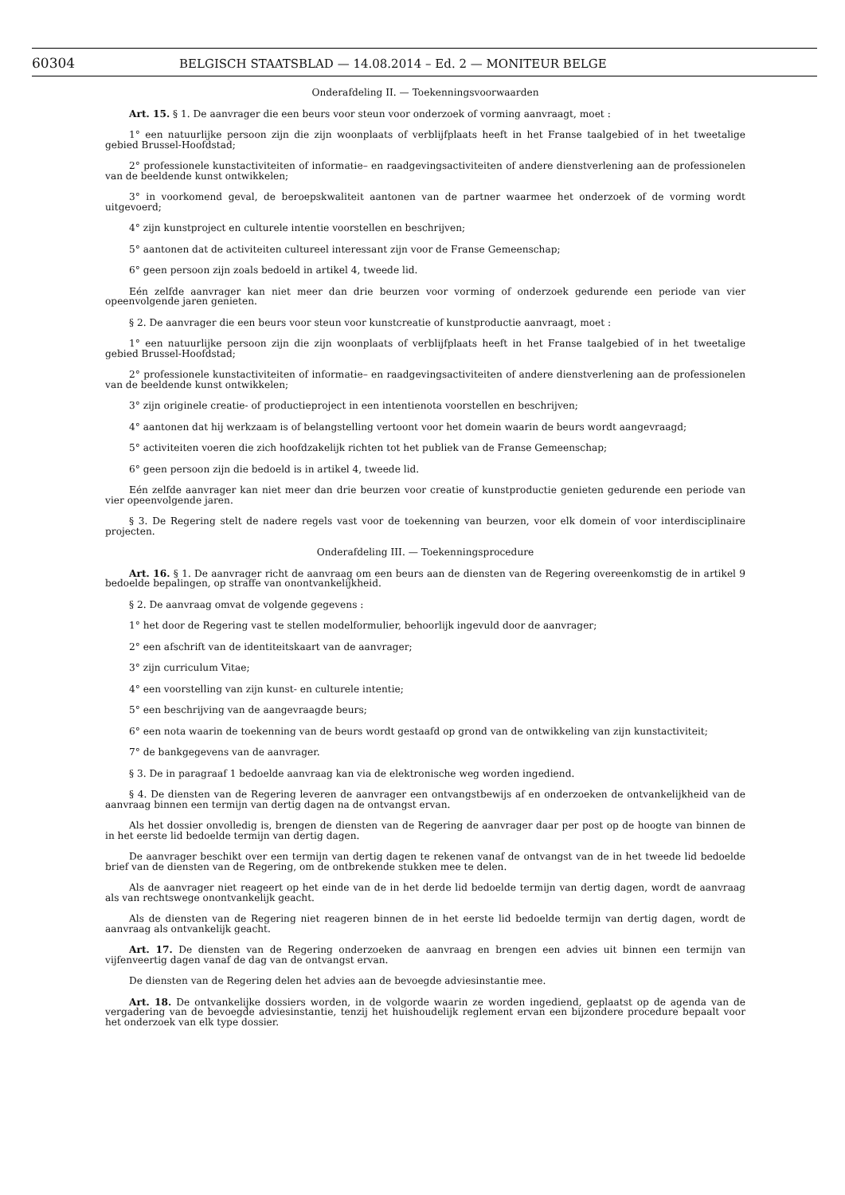60304 BELGISCH STAATSBLAD — 14.08.2014 – Ed. 2 — MONITEUR BELGE
Onderafdeling II. — Toekenningsvoorwaarden
Art. 15. § 1. De aanvrager die een beurs voor steun voor onderzoek of vorming aanvraagt, moet :
1° een natuurlijke persoon zijn die zijn woonplaats of verblijfplaats heeft in het Franse taalgebied of in het tweetalige gebied Brussel-Hoofdstad;
2° professionele kunstactiviteiten of informatie– en raadgevingsactiviteiten of andere dienstverlening aan de professionelen van de beeldende kunst ontwikkelen;
3° in voorkomend geval, de beroepskwaliteit aantonen van de partner waarmee het onderzoek of de vorming wordt uitgevoerd;
4° zijn kunstproject en culturele intentie voorstellen en beschrijven;
5° aantonen dat de activiteiten cultureel interessant zijn voor de Franse Gemeenschap;
6° geen persoon zijn zoals bedoeld in artikel 4, tweede lid.
Eén zelfde aanvrager kan niet meer dan drie beurzen voor vorming of onderzoek gedurende een periode van vier opeenvolgende jaren genieten.
§ 2. De aanvrager die een beurs voor steun voor kunstcreatie of kunstproductie aanvraagt, moet :
1° een natuurlijke persoon zijn die zijn woonplaats of verblijfplaats heeft in het Franse taalgebied of in het tweetalige gebied Brussel-Hoofdstad;
2° professionele kunstactiviteiten of informatie– en raadgevingsactiviteiten of andere dienstverlening aan de professionelen van de beeldende kunst ontwikkelen;
3° zijn originele creatie- of productieproject in een intentienota voorstellen en beschrijven;
4° aantonen dat hij werkzaam is of belangstelling vertoont voor het domein waarin de beurs wordt aangevraagd;
5° activiteiten voeren die zich hoofdzakelijk richten tot het publiek van de Franse Gemeenschap;
6° geen persoon zijn die bedoeld is in artikel 4, tweede lid.
Eén zelfde aanvrager kan niet meer dan drie beurzen voor creatie of kunstproductie genieten gedurende een periode van vier opeenvolgende jaren.
§ 3. De Regering stelt de nadere regels vast voor de toekenning van beurzen, voor elk domein of voor interdisciplinaire projecten.
Onderafdeling III. — Toekenningsprocedure
Art. 16. § 1. De aanvrager richt de aanvraag om een beurs aan de diensten van de Regering overeenkomstig de in artikel 9 bedoelde bepalingen, op straffe van onontvankelijkheid.
§ 2. De aanvraag omvat de volgende gegevens :
1° het door de Regering vast te stellen modelformulier, behoorlijk ingevuld door de aanvrager;
2° een afschrift van de identiteitskaart van de aanvrager;
3° zijn curriculum Vitae;
4° een voorstelling van zijn kunst- en culturele intentie;
5° een beschrijving van de aangevraagde beurs;
6° een nota waarin de toekenning van de beurs wordt gestaafd op grond van de ontwikkeling van zijn kunstactiviteit;
7° de bankgegevens van de aanvrager.
§ 3. De in paragraaf 1 bedoelde aanvraag kan via de elektronische weg worden ingediend.
§ 4. De diensten van de Regering leveren de aanvrager een ontvangstbewijs af en onderzoeken de ontvankelijkheid van de aanvraag binnen een termijn van dertig dagen na de ontvangst ervan.
Als het dossier onvolledig is, brengen de diensten van de Regering de aanvrager daar per post op de hoogte van binnen de in het eerste lid bedoelde termijn van dertig dagen.
De aanvrager beschikt over een termijn van dertig dagen te rekenen vanaf de ontvangst van de in het tweede lid bedoelde brief van de diensten van de Regering, om de ontbrekende stukken mee te delen.
Als de aanvrager niet reageert op het einde van de in het derde lid bedoelde termijn van dertig dagen, wordt de aanvraag als van rechtswege onontvankelijk geacht.
Als de diensten van de Regering niet reageren binnen de in het eerste lid bedoelde termijn van dertig dagen, wordt de aanvraag als ontvankelijk geacht.
Art. 17. De diensten van de Regering onderzoeken de aanvraag en brengen een advies uit binnen een termijn van vijfenveertig dagen vanaf de dag van de ontvangst ervan.
De diensten van de Regering delen het advies aan de bevoegde adviesinstantie mee.
Art. 18. De ontvankelijke dossiers worden, in de volgorde waarin ze worden ingediend, geplaatst op de agenda van de vergadering van de bevoegde adviesinstantie, tenzij het huishoudelijk reglement ervan een bijzondere procedure bepaalt voor het onderzoek van elk type dossier.